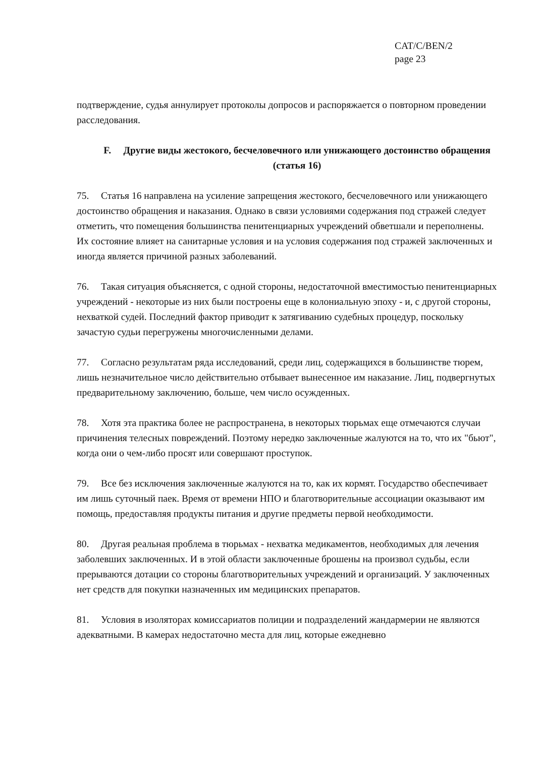CAT/C/BEN/2
page 23
подтверждение, судья аннулирует протоколы допросов и распоряжается о повторном проведении расследования.
F. Другие виды жестокого, бесчеловечного или унижающего достоинство обращения (статья 16)
75. Статья 16 направлена на усиление запрещения жестокого, бесчеловечного или унижающего достоинство обращения и наказания. Однако в связи условиями содержания под стражей следует отметить, что помещения большинства пенитенциарных учреждений обветшали и переполнены. Их состояние влияет на санитарные условия и на условия содержания под стражей заключенных и иногда является причиной разных заболеваний.
76. Такая ситуация объясняется, с одной стороны, недостаточной вместимостью пенитенциарных учреждений - некоторые из них были построены еще в колониальную эпоху - и, с другой стороны, нехваткой судей. Последний фактор приводит к затягиванию судебных процедур, поскольку зачастую судьи перегружены многочисленными делами.
77. Согласно результатам ряда исследований, среди лиц, содержащихся в большинстве тюрем, лишь незначительное число действительно отбывает вынесенное им наказание. Лиц, подвергнутых предварительному заключению, больше, чем число осужденных.
78. Хотя эта практика более не распространена, в некоторых тюрьмах еще отмечаются случаи причинения телесных повреждений. Поэтому нередко заключенные жалуются на то, что их "бьют", когда они о чем-либо просят или совершают проступок.
79. Все без исключения заключенные жалуются на то, как их кормят. Государство обеспечивает им лишь суточный паек. Время от времени НПО и благотворительные ассоциации оказывают им помощь, предоставляя продукты питания и другие предметы первой необходимости.
80. Другая реальная проблема в тюрьмах - нехватка медикаментов, необходимых для лечения заболевших заключенных. И в этой области заключенные брошены на произвол судьбы, если прерываются дотации со стороны благотворительных учреждений и организаций. У заключенных нет средств для покупки назначенных им медицинских препаратов.
81. Условия в изоляторах комиссариатов полиции и подразделений жандармерии не являются адекватными. В камерах недостаточно места для лиц, которые ежедневно